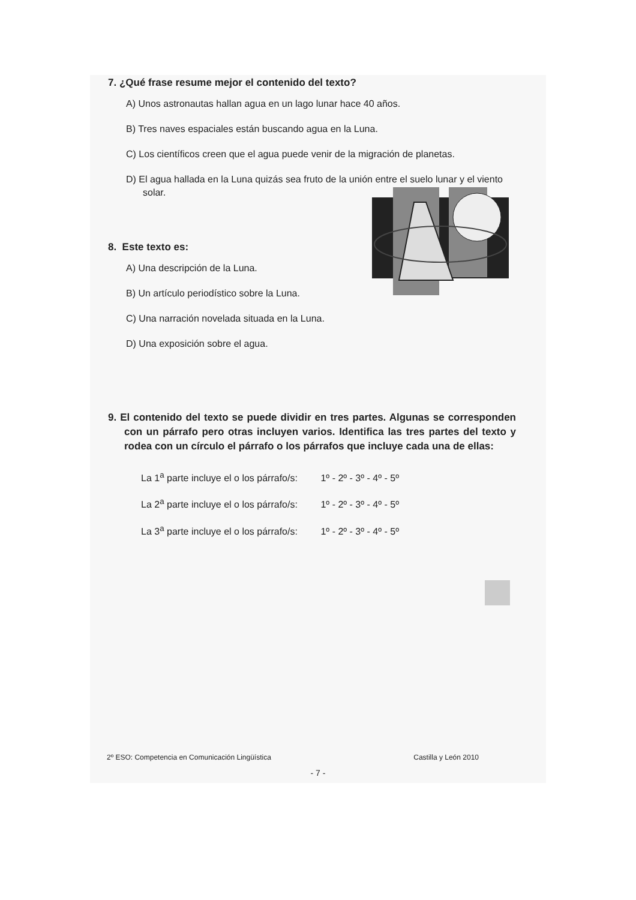7. ¿Qué frase resume mejor el contenido del texto?
A) Unos astronautas hallan agua en un lago lunar hace 40 años.
B) Tres naves espaciales están buscando agua en la Luna.
C) Los científicos creen que el agua puede venir de la migración de planetas.
D) El agua hallada en la Luna quizás sea fruto de la unión entre el suelo lunar y el viento solar.
8. Este texto es:
A) Una descripción de la Luna.
B) Un artículo periodístico sobre la Luna.
C) Una narración novelada situada en la Luna.
D) Una exposición sobre el agua.
9. El contenido del texto se puede dividir en tres partes. Algunas se corresponden con un párrafo pero otras incluyen varios. Identifica las tres partes del texto y rodea con un círculo el párrafo o los párrafos que incluye cada una de ellas:
La 1<sup>a</sup> parte incluye el o los párrafo/s: 1º - 2º - 3º - 4º - 5º
La 2<sup>a</sup> parte incluye el o los párrafo/s: 1º - 2º - 3º - 4º - 5º
La 3<sup>a</sup> parte incluye el o los párrafo/s: 1º - 2º - 3º - 4º - 5º
2º ESO: Competencia en Comunicación Lingüística Castilla y León 2010
- 7 -